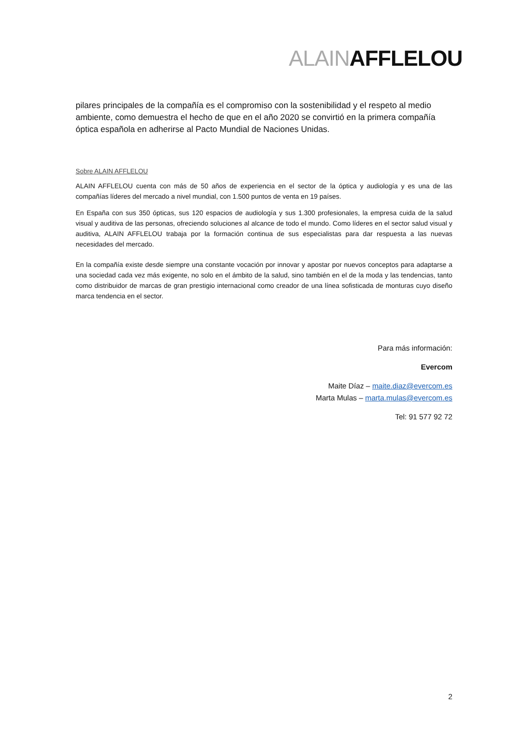ALAINAFFLELOU
pilares principales de la compañía es el compromiso con la sostenibilidad y el respeto al medio ambiente, como demuestra el hecho de que en el año 2020 se convirtió en la primera compañía óptica española en adherirse al Pacto Mundial de Naciones Unidas.
Sobre ALAIN AFFLELOU
ALAIN AFFLELOU cuenta con más de 50 años de experiencia en el sector de la óptica y audiología y es una de las compañías líderes del mercado a nivel mundial, con 1.500 puntos de venta en 19 países.
En España con sus 350 ópticas, sus 120 espacios de audiología y sus 1.300 profesionales, la empresa cuida de la salud visual y auditiva de las personas, ofreciendo soluciones al alcance de todo el mundo. Como líderes en el sector salud visual y auditiva, ALAIN AFFLELOU trabaja por la formación continua de sus especialistas para dar respuesta a las nuevas necesidades del mercado.
En la compañía existe desde siempre una constante vocación por innovar y apostar por nuevos conceptos para adaptarse a una sociedad cada vez más exigente, no solo en el ámbito de la salud, sino también en el de la moda y las tendencias, tanto como distribuidor de marcas de gran prestigio internacional como creador de una línea sofisticada de monturas cuyo diseño marca tendencia en el sector.
Para más información:
Evercom
Maite Díaz – maite.diaz@evercom.es
Marta Mulas – marta.mulas@evercom.es
Tel: 91 577 92 72
2